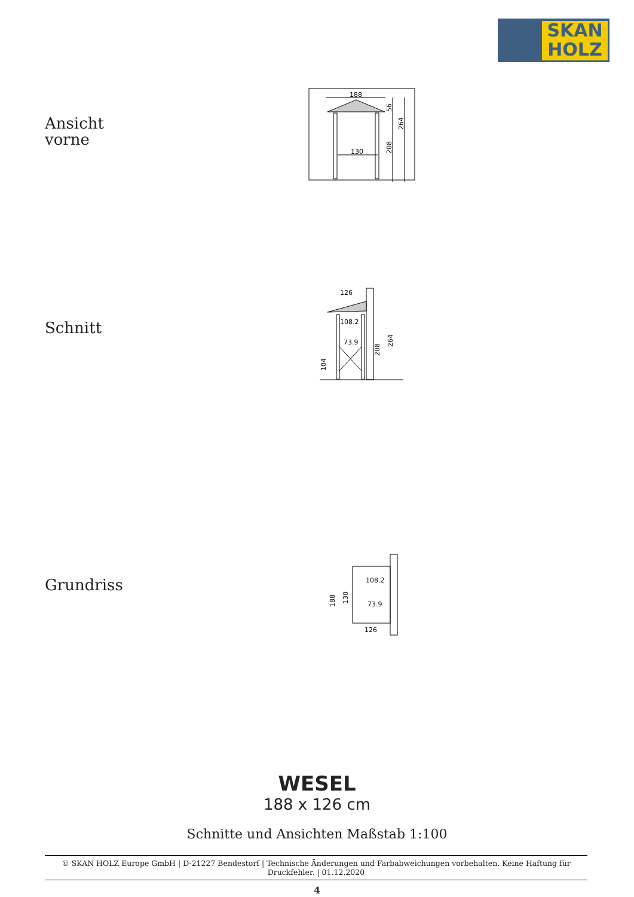SKAN
HOLZ
Ansicht
vorne
188
130
208
264
56
Schnitt
126
108.2
73.9
104
208
264
Grundriss
108.2
73.9
126
188
130
WESEL
188 x 126 cm
Schnitte und Ansichten Maßstab 1:100
© SKAN HOLZ Europe GmbH | D-21227 Bendestorf | Technische Änderungen und Farbabweichungen vorbehalten. Keine Haftung für Druckfehler. | 01.12.2020
4